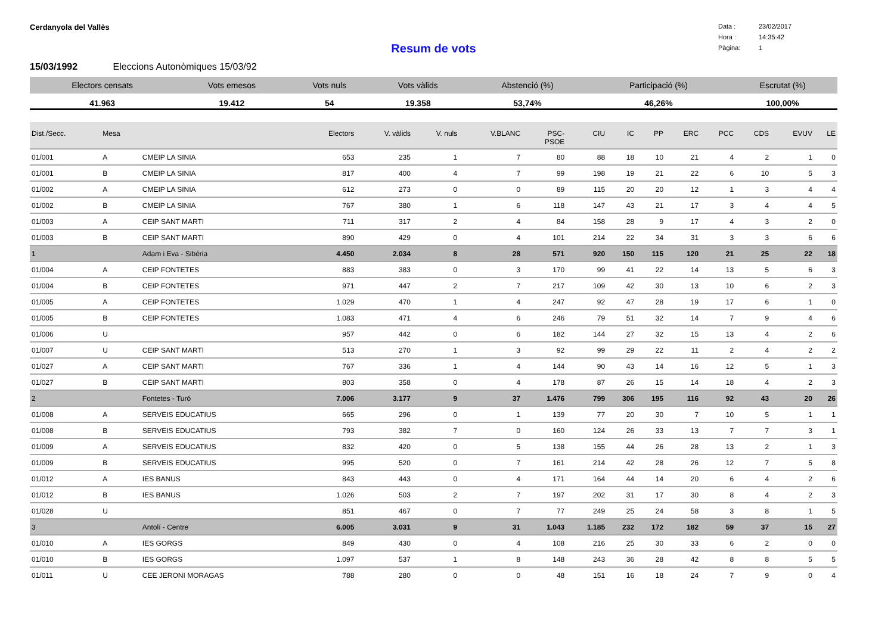Cerdanyola del Vallès
Data : 23/02/2017
Hora : 14:35:42
Pàgina: 1
Resum de vots
15/03/1992 Eleccions Autonòmiques 15/03/92
| Electors censats | Vots emesos | Vots nuls | Vots vàlids | Abstenció (%) | Participació (%) | Escrutat (%) |
| --- | --- | --- | --- | --- | --- | --- |
| 41.963 | 19.412 | 54 | 19.358 | 53,74% | 46,26% | 100,00% |
| Dist./Secc. | Mesa | | Electors | V. vàlids | V. nuls | V.BLANC | PSC- PSOE | CIU | IC | PP | ERC | PCC | CDS | EVUV | LE |
| --- | --- | --- | --- | --- | --- | --- | --- | --- | --- | --- | --- | --- | --- | --- | --- |
| 01/001 | A | CMEIP LA SINIA | 653 | 235 | 1 | 7 | 80 | 88 | 18 | 10 | 21 | 4 | 2 | 1 | 0 |
| 01/001 | B | CMEIP LA SINIA | 817 | 400 | 4 | 7 | 99 | 198 | 19 | 21 | 22 | 6 | 10 | 5 | 3 |
| 01/002 | A | CMEIP LA SINIA | 612 | 273 | 0 | 0 | 89 | 115 | 20 | 20 | 12 | 1 | 3 | 4 | 4 |
| 01/002 | B | CMEIP LA SINIA | 767 | 380 | 1 | 6 | 118 | 147 | 43 | 21 | 17 | 3 | 4 | 4 | 5 |
| 01/003 | A | CEIP SANT MARTI | 711 | 317 | 2 | 4 | 84 | 158 | 28 | 9 | 17 | 4 | 3 | 2 | 0 |
| 01/003 | B | CEIP SANT MARTI | 890 | 429 | 0 | 4 | 101 | 214 | 22 | 34 | 31 | 3 | 3 | 6 | 6 |
| 1 | | Adam i Eva - Sibèria | 4.450 | 2.034 | 8 | 28 | 571 | 920 | 150 | 115 | 120 | 21 | 25 | 22 | 18 |
| 01/004 | A | CEIP FONTETES | 883 | 383 | 0 | 3 | 170 | 99 | 41 | 22 | 14 | 13 | 5 | 6 | 3 |
| 01/004 | B | CEIP FONTETES | 971 | 447 | 2 | 7 | 217 | 109 | 42 | 30 | 13 | 10 | 6 | 2 | 3 |
| 01/005 | A | CEIP FONTETES | 1.029 | 470 | 1 | 4 | 247 | 92 | 47 | 28 | 19 | 17 | 6 | 1 | 0 |
| 01/005 | B | CEIP FONTETES | 1.083 | 471 | 4 | 6 | 246 | 79 | 51 | 32 | 14 | 7 | 9 | 4 | 6 |
| 01/006 | U | | 957 | 442 | 0 | 6 | 182 | 144 | 27 | 32 | 15 | 13 | 4 | 2 | 6 |
| 01/007 | U | CEIP SANT MARTI | 513 | 270 | 1 | 3 | 92 | 99 | 29 | 22 | 11 | 2 | 4 | 2 | 2 |
| 01/027 | A | CEIP SANT MARTI | 767 | 336 | 1 | 4 | 144 | 90 | 43 | 14 | 16 | 12 | 5 | 1 | 3 |
| 01/027 | B | CEIP SANT MARTI | 803 | 358 | 0 | 4 | 178 | 87 | 26 | 15 | 14 | 18 | 4 | 2 | 3 |
| 2 | | Fontetes - Turó | 7.006 | 3.177 | 9 | 37 | 1.476 | 799 | 306 | 195 | 116 | 92 | 43 | 20 | 26 |
| 01/008 | A | SERVEIS EDUCATIUS | 665 | 296 | 0 | 1 | 139 | 77 | 20 | 30 | 7 | 10 | 5 | 1 | 1 |
| 01/008 | B | SERVEIS EDUCATIUS | 793 | 382 | 7 | 0 | 160 | 124 | 26 | 33 | 13 | 7 | 7 | 3 | 1 |
| 01/009 | A | SERVEIS EDUCATIUS | 832 | 420 | 0 | 5 | 138 | 155 | 44 | 26 | 28 | 13 | 2 | 1 | 3 |
| 01/009 | B | SERVEIS EDUCATIUS | 995 | 520 | 0 | 7 | 161 | 214 | 42 | 28 | 26 | 12 | 7 | 5 | 8 |
| 01/012 | A | IES BANUS | 843 | 443 | 0 | 4 | 171 | 164 | 44 | 14 | 20 | 6 | 4 | 2 | 6 |
| 01/012 | B | IES BANUS | 1.026 | 503 | 2 | 7 | 197 | 202 | 31 | 17 | 30 | 8 | 4 | 2 | 3 |
| 01/028 | U | | 851 | 467 | 0 | 7 | 77 | 249 | 25 | 24 | 58 | 3 | 8 | 1 | 5 |
| 3 | | Antolí - Centre | 6.005 | 3.031 | 9 | 31 | 1.043 | 1.185 | 232 | 172 | 182 | 59 | 37 | 15 | 27 |
| 01/010 | A | IES GORGS | 849 | 430 | 0 | 4 | 108 | 216 | 25 | 30 | 33 | 6 | 2 | 0 | 0 |
| 01/010 | B | IES GORGS | 1.097 | 537 | 1 | 8 | 148 | 243 | 36 | 28 | 42 | 8 | 8 | 5 | 5 |
| 01/011 | U | CEE JERONI MORAGAS | 788 | 280 | 0 | 0 | 48 | 151 | 16 | 18 | 24 | 7 | 9 | 0 | 4 |